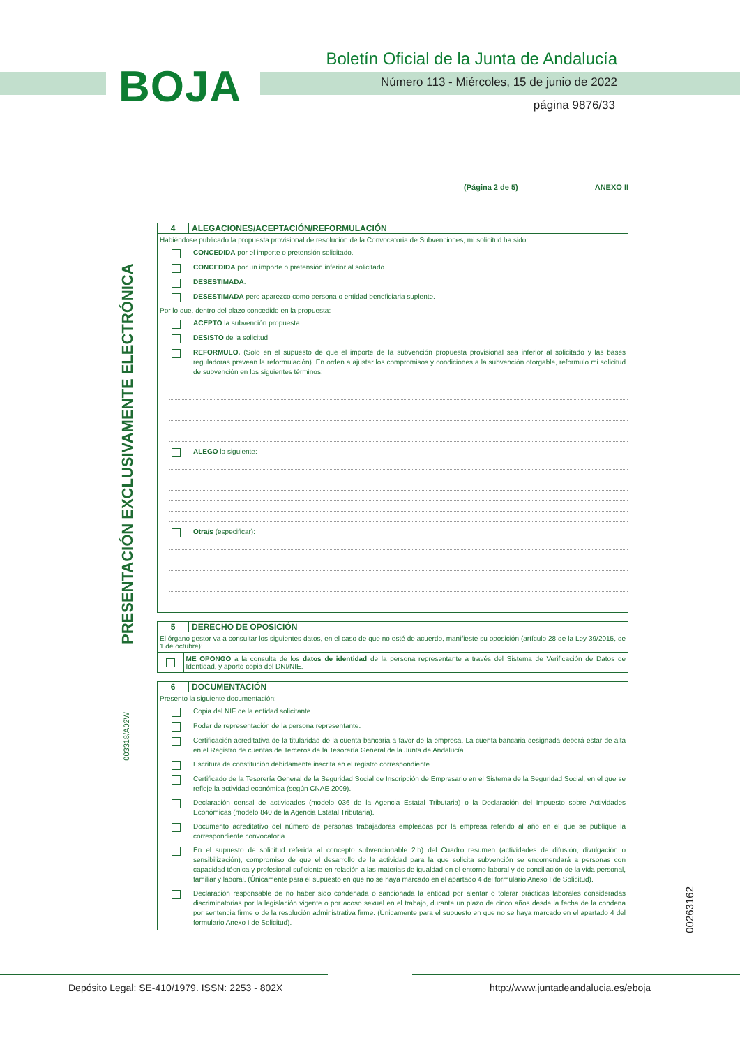BOJA
Boletín Oficial de la Junta de Andalucía
Número 113 - Miércoles, 15 de junio de 2022
página 9876/33
PRESENTACIÓN EXCLUSIVAMENTE ELECTRÓNICA
003318/A02W
00263162
(Página 2 de 5) ANEXO II
4 ALEGACIONES/ACEPTACIÓN/REFORMULACIÓN
Habiéndose publicado la propuesta provisional de resolución de la Convocatoria de Subvenciones, mi solicitud ha sido:
CONCEDIDA por el importe o pretensión solicitado.
CONCEDIDA por un importe o pretensión inferior al solicitado.
DESESTIMADA.
DESESTIMADA pero aparezco como persona o entidad beneficiaria suplente.
Por lo que, dentro del plazo concedido en la propuesta:
ACEPTO la subvención propuesta
DESISTO de la solicitud
REFORMULO. (Solo en el supuesto de que el importe de la subvención propuesta provisional sea inferior al solicitado y las bases reguladoras prevean la reformulación). En orden a ajustar los compromisos y condiciones a la subvención otorgable, reformulo mi solicitud de subvención en los siguientes términos:
ALEGO lo siguiente:
Otra/s (especificar):
5 DERECHO DE OPOSICIÓN
El órgano gestor va a consultar los siguientes datos, en el caso de que no esté de acuerdo, manifieste su oposición (artículo 28 de la Ley 39/2015, de 1 de octubre):
ME OPONGO a la consulta de los datos de identidad de la persona representante a través del Sistema de Verificación de Datos de Identidad, y aporto copia del DNI/NIE.
6 DOCUMENTACIÓN
Presento la siguiente documentación:
Copia del NIF de la entidad solicitante.
Poder de representación de la persona representante.
Certificación acreditativa de la titularidad de la cuenta bancaria a favor de la empresa. La cuenta bancaria designada deberá estar de alta en el Registro de cuentas de Terceros de la Tesorería General de la Junta de Andalucía.
Escritura de constitución debidamente inscrita en el registro correspondiente.
Certificado de la Tesorería General de la Seguridad Social de Inscripción de Empresario en el Sistema de la Seguridad Social, en el que se refleje la actividad económica (según CNAE 2009).
Declaración censal de actividades (modelo 036 de la Agencia Estatal Tributaria) o la Declaración del Impuesto sobre Actividades Económicas (modelo 840 de la Agencia Estatal Tributaria).
Documento acreditativo del número de personas trabajadoras empleadas por la empresa referido al año en el que se publique la correspondiente convocatoria.
En el supuesto de solicitud referida al concepto subvencionable 2.b) del Cuadro resumen (actividades de difusión, divulgación o sensibilización), compromiso de que el desarrollo de la actividad para la que solicita subvención se encomendará a personas con capacidad técnica y profesional suficiente en relación a las materias de igualdad en el entorno laboral y de conciliación de la vida personal, familiar y laboral. (Únicamente para el supuesto en que no se haya marcado en el apartado 4 del formulario Anexo I de Solicitud).
Declaración responsable de no haber sido condenada o sancionada la entidad por alentar o tolerar prácticas laborales consideradas discriminatorias por la legislación vigente o por acoso sexual en el trabajo, durante un plazo de cinco años desde la fecha de la condena por sentencia firme o de la resolución administrativa firme. (Únicamente para el supuesto en que no se haya marcado en el apartado 4 del formulario Anexo I de Solicitud).
Depósito Legal: SE-410/1979. ISSN: 2253 - 802X
http://www.juntadeandalucia.es/eboja